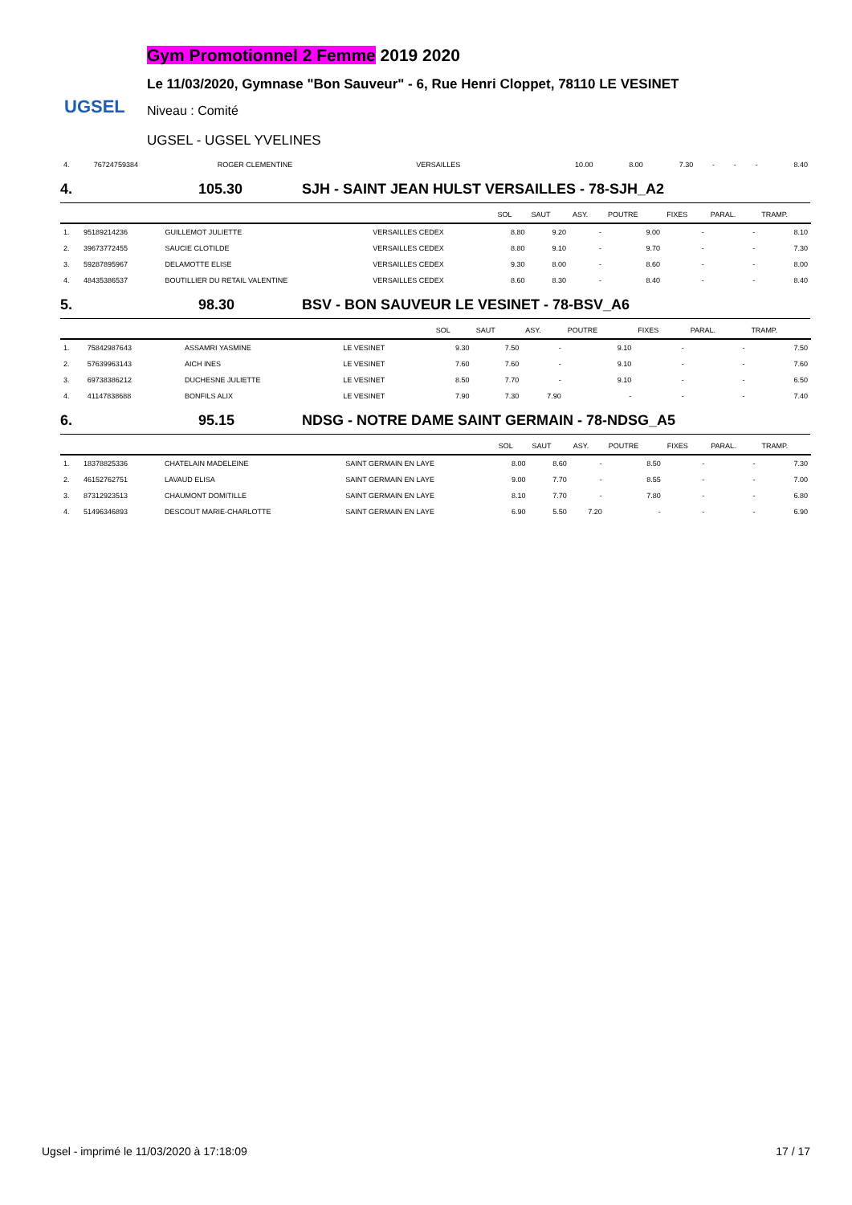UGSEL
Gym Promotionnel 2 Femme 2019 2020
Le 11/03/2020, Gymnase "Bon Sauveur" - 6, Rue Henri Cloppet, 78110 LE VESINET
Niveau : Comité
UGSEL - UGSEL YVELINES
| 4. | 76724759384 | ROGER CLEMENTINE | VERSAILLES | 10.00 | 8.00 | 7.30 | - | - | - | 8.40 |
4. 105.30 SJH - SAINT JEAN HULST VERSAILLES - 78-SJH_A2
| | | | | SOL | SAUT | ASY. | POUTRE | FIXES | PARAL. | TRAMP. |
| --- | --- | --- | --- | --- | --- | --- | --- | --- | --- | --- |
| 1. | 95189214236 | GUILLEMOT JULIETTE | VERSAILLES CEDEX | 8.80 | 9.20 | - | 9.00 | - | - | 8.10 |
| 2. | 39673772455 | SAUCIE CLOTILDE | VERSAILLES CEDEX | 8.80 | 9.10 | - | 9.70 | - | - | 7.30 |
| 3. | 59287895967 | DELAMOTTE ELISE | VERSAILLES CEDEX | 9.30 | 8.00 | - | 8.60 | - | - | 8.00 |
| 4. | 48435386537 | BOUTILLIER DU RETAIL VALENTINE | VERSAILLES CEDEX | 8.60 | 8.30 | - | 8.40 | - | - | 8.40 |
5. 98.30 BSV - BON SAUVEUR LE VESINET - 78-BSV_A6
| | | | | SOL | SAUT | ASY. | POUTRE | FIXES | PARAL. | TRAMP. |
| --- | --- | --- | --- | --- | --- | --- | --- | --- | --- | --- |
| 1. | 75842987643 | ASSAMRI YASMINE | LE VESINET | 9.30 | 7.50 | - | 9.10 | - | - | 7.50 |
| 2. | 57639963143 | AICH INES | LE VESINET | 7.60 | 7.60 | - | 9.10 | - | - | 7.60 |
| 3. | 69738386212 | DUCHESNE JULIETTE | LE VESINET | 8.50 | 7.70 | - | 9.10 | - | - | 6.50 |
| 4. | 41147838688 | BONFILS ALIX | LE VESINET | 7.90 | 7.30 | 7.90 | - | - | - | 7.40 |
6. 95.15 NDSG - NOTRE DAME SAINT GERMAIN - 78-NDSG_A5
| | | | | SOL | SAUT | ASY. | POUTRE | FIXES | PARAL. | TRAMP. |
| --- | --- | --- | --- | --- | --- | --- | --- | --- | --- | --- |
| 1. | 18378825336 | CHATELAIN MADELEINE | SAINT GERMAIN EN LAYE | 8.00 | 8.60 | - | 8.50 | - | - | 7.30 |
| 2. | 46152762751 | LAVAUD ELISA | SAINT GERMAIN EN LAYE | 9.00 | 7.70 | - | 8.55 | - | - | 7.00 |
| 3. | 87312923513 | CHAUMONT DOMITILLE | SAINT GERMAIN EN LAYE | 8.10 | 7.70 | - | 7.80 | - | - | 6.80 |
| 4. | 51496346893 | DESCOUT MARIE-CHARLOTTE | SAINT GERMAIN EN LAYE | 6.90 | 5.50 | 7.20 | - | - | - | 6.90 |
Ugsel - imprimé le 11/03/2020 à 17:18:09 17 / 17